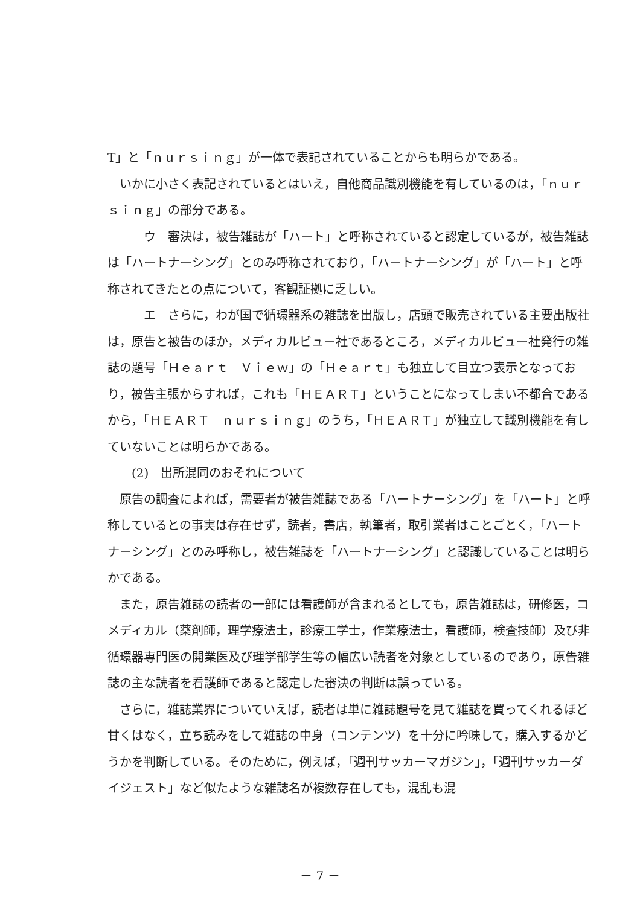T」と「ｎｕｒｓｉｎｇ」が一体で表記されていることからも明らかである。
いかに小さく表記されているとはいえ，自他商品識別機能を有しているのは，「ｎｕｒｓｉｎｇ」の部分である。
ウ　審決は，被告雑誌が「ハート」と呼称されていると認定しているが，被告雑誌は「ハートナーシング」とのみ呼称されており，「ハートナーシング」が「ハート」と呼称されてきたとの点について，客観証拠に乏しい。
エ　さらに，わが国で循環器系の雑誌を出版し，店頭で販売されている主要出版社は，原告と被告のほか，メディカルビュー社であるところ，メディカルビュー社発行の雑誌の題号「Ｈｅａｒｔ　Ｖｉｅｗ」の「Ｈｅａｒｔ」も独立して目立つ表示となっており，被告主張からすれば，これも「ＨＥＡＲＴ」ということになってしまい不都合であるから，「ＨＥＡＲＴ　ｎｕｒｓｉｎｇ」のうち，「ＨＥＡＲＴ」が独立して識別機能を有していないことは明らかである。
(2)　出所混同のおそれについて
原告の調査によれば，需要者が被告雑誌である「ハートナーシング」を「ハート」と呼称しているとの事実は存在せず，読者，書店，執筆者，取引業者はことごとく，「ハートナーシング」とのみ呼称し，被告雑誌を「ハートナーシング」と認識していることは明らかである。
また，原告雑誌の読者の一部には看護師が含まれるとしても，原告雑誌は，研修医，コメディカル（薬剤師，理学療法士，診療工学士，作業療法士，看護師，検査技師）及び非循環器専門医の開業医及び理学部学生等の幅広い読者を対象としているのであり，原告雑誌の主な読者を看護師であると認定した審決の判断は誤っている。
さらに，雑誌業界についていえば，読者は単に雑誌題号を見て雑誌を買ってくれるほど甘くはなく，立ち読みをして雑誌の中身（コンテンツ）を十分に吟味して，購入するかどうかを判断している。そのために，例えば，「週刊サッカーマガジン」，「週刊サッカーダイジェスト」など似たような雑誌名が複数存在しても，混乱も混
－ 7 －